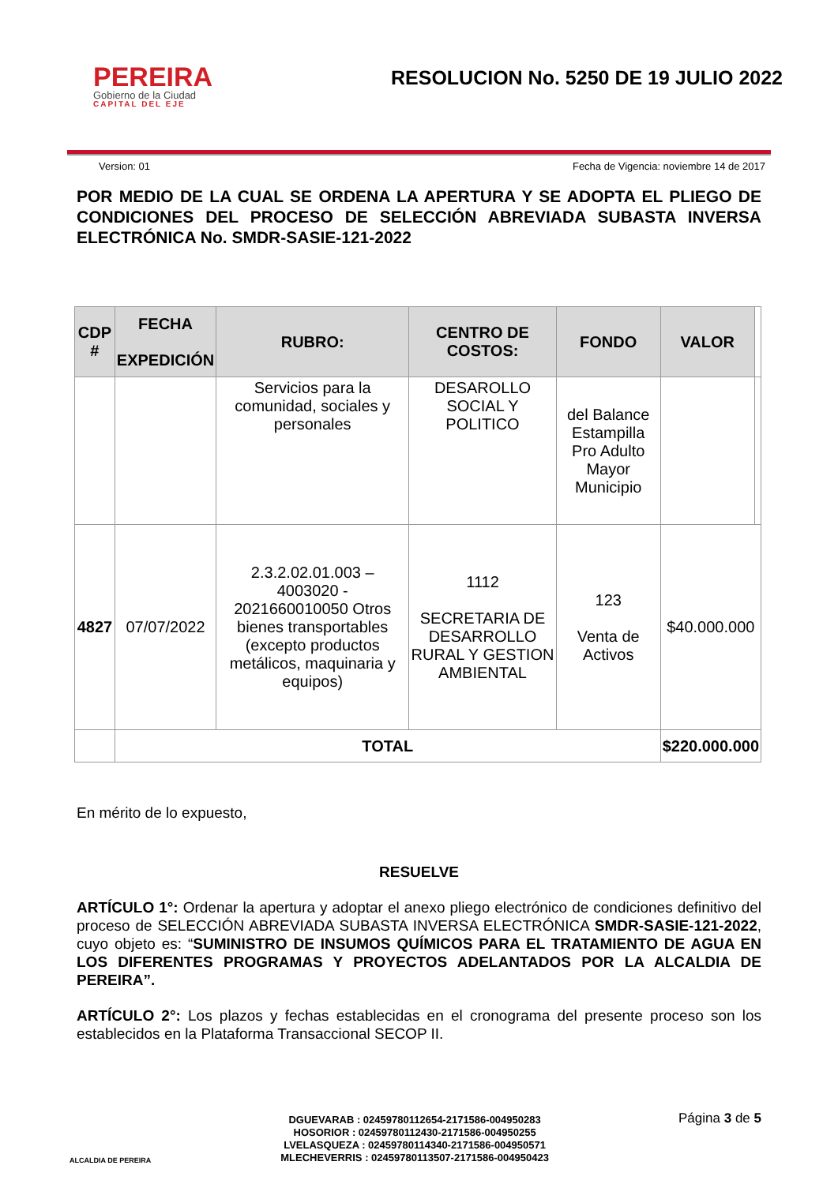PEREIRA
Gobierno de la Ciudad
CAPITAL DEL EJE
RESOLUCION No. 5250 DE 19 JULIO 2022
Version: 01 Fecha de Vigencia: noviembre 14 de 2017
POR MEDIO DE LA CUAL SE ORDENA LA APERTURA Y SE ADOPTA EL PLIEGO DE CONDICIONES DEL PROCESO DE SELECCIÓN ABREVIADA SUBASTA INVERSA ELECTRÓNICA No. SMDR-SASIE-121-2022
| CDP # | FECHA EXPEDICIÓN | RUBRO: | CENTRO DE COSTOS: | FONDO | VALOR | |
| --- | --- | --- | --- | --- | --- | --- |
| | | Servicios para la comunidad, sociales y personales | DESAROLLO SOCIAL Y POLITICO | del Balance Estampilla Pro Adulto Mayor Municipio | | |
| 4827 | 07/07/2022 | 2.3.2.02.01.003 – 4003020 - 2021660010050 Otros bienes transportables (excepto productos metálicos, maquinaria y equipos) | 1112 SECRETARIA DE DESARROLLO RURAL Y GESTION AMBIENTAL | 123 Venta de Activos | $40.000.000 | |
| | TOTAL | | | | $220.000.000 | |
En mérito de lo expuesto,
RESUELVE
ARTÍCULO 1°: Ordenar la apertura y adoptar el anexo pliego electrónico de condiciones definitivo del proceso de SELECCIÓN ABREVIADA SUBASTA INVERSA ELECTRÓNICA SMDR-SASIE-121-2022, cuyo objeto es: “SUMINISTRO DE INSUMOS QUÍMICOS PARA EL TRATAMIENTO DE AGUA EN LOS DIFERENTES PROGRAMAS Y PROYECTOS ADELANTADOS POR LA ALCALDIA DE PEREIRA”.
ARTÍCULO 2°: Los plazos y fechas establecidas en el cronograma del presente proceso son los establecidos en la Plataforma Transaccional SECOP II.
ALCALDIA DE PEREIRA
DGUEVARAB : 02459780112654-2171586-004950283
HOSORIOR : 02459780112430-2171586-004950255
LVELASQUEZA : 02459780114340-2171586-004950571
MLECHEVERRIS : 02459780113507-2171586-004950423
Página 3 de 5